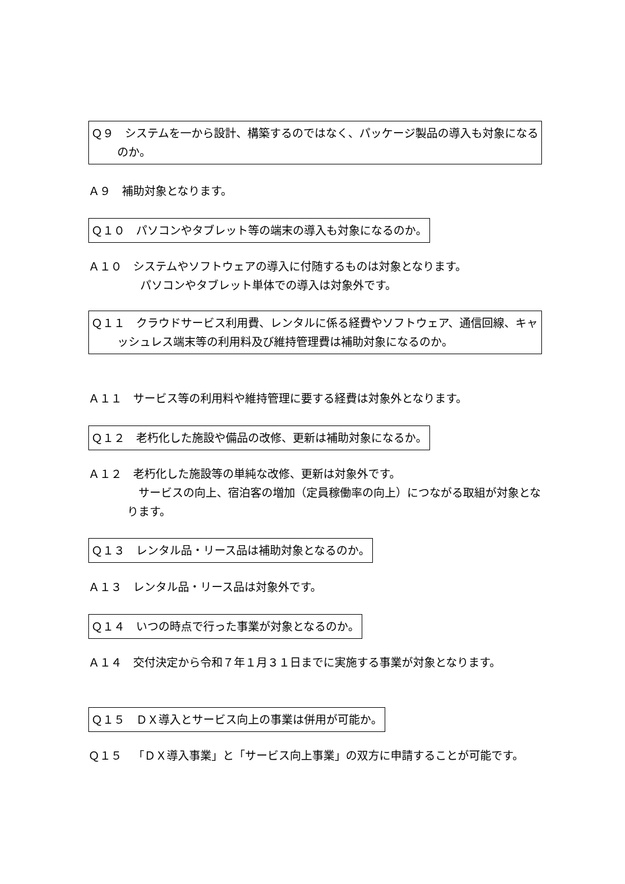Ｑ９　システムを一から設計、構築するのではなく、パッケージ製品の導入も対象になるのか。
Ａ９　補助対象となります。
Ｑ１０　パソコンやタブレット等の端末の導入も対象になるのか。
Ａ１０　システムやソフトウェアの導入に付随するものは対象となります。
パソコンやタブレット単体での導入は対象外です。
Ｑ１１　クラウドサービス利用費、レンタルに係る経費やソフトウェア、通信回線、キャッシュレス端末等の利用料及び維持管理費は補助対象になるのか。
Ａ１１　サービス等の利用料や維持管理に要する経費は対象外となります。
Ｑ１２　老朽化した施設や備品の改修、更新は補助対象になるか。
Ａ１２　老朽化した施設等の単純な改修、更新は対象外です。
　サービスの向上、宿泊客の増加（定員稼働率の向上）につながる取組が対象となります。
Ｑ１３　レンタル品・リース品は補助対象となるのか。
Ａ１３　レンタル品・リース品は対象外です。
Ｑ１４　いつの時点で行った事業が対象となるのか。
Ａ１４　交付決定から令和７年１月３１日までに実施する事業が対象となります。
Ｑ１５　ＤＸ導入とサービス向上の事業は併用が可能か。
Ｑ１５　「ＤＸ導入事業」と「サービス向上事業」の双方に申請することが可能です。